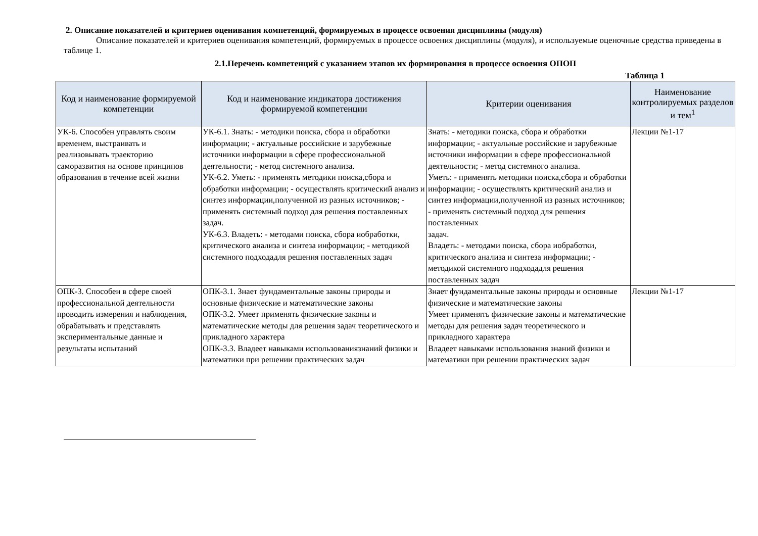2. Описание показателей и критериев оценивания компетенций, формируемых в процессе освоения дисциплины (модуля)
Описание показателей и критериев оценивания компетенций, формируемых в процессе освоения дисциплины (модуля), и используемые оценочные средства приведены в таблице 1.
2.1.Перечень компетенций с указанием этапов их формирования в процессе освоения ОПОП
Таблица 1
| Код и наименование формируемой компетенции | Код и наименование индикатора достижения формируемой компетенции | Критерии оценивания | Наименование контролируемых разделов и тем<sup>1</sup> |
| --- | --- | --- | --- |
| УК-6. Способен управлять своим временем, выстраивать и реализовывать траекторию саморазвития на основе принципов образования в течение всей жизни | УК-6.1. Знать: - методики поиска, сбора и обработки информации; - актуальные российские и зарубежные источники информации в сфере профессиональной деятельности; - метод системного анализа. УК-6.2. Уметь: - применять методики поиска,сбора и обработки информации; - осуществлять критический анализ и синтез информации,полученной из разных источников; - применять системный подход для решения поставленных задач. УК-6.3. Владеть: - методами поиска, сбора иобработки, критического анализа и синтеза информации; - методикой системного подходадля решения поставленных задач | Знать: - методики поиска, сбора и обработки информации; - актуальные российские и зарубежные источники информации в сфере профессиональной деятельности; - метод системного анализа. Уметь: - применять методики поиска,сбора и обработки информации; - осуществлять критический анализ и синтез информации,полученной из разных источников; - применять системный подход для решения поставленных задач. Владеть: - методами поиска, сбора иобработки, критического анализа и синтеза информации; - методикой системного подходадля решения поставленных задач | Лекции №1-17 |
| ОПК-3. Способен в сфере своей профессиональной деятельности проводить измерения и наблюдения, обрабатывать и представлять экспериментальные данные и результаты испытаний | ОПК-3.1. Знает фундаментальные законы природы и основные физические и математические законы ОПК-3.2. Умеет применять физические законы и математические методы для решения задач теоретического и прикладного характера ОПК-3.3. Владеет навыками использованиязнаний физики и математики при решении практических задач | Знает фундаментальные законы природы и основные физические и математические законы Умеет применять физические законы и математические методы для решения задач теоретического и прикладного характера Владеет навыками использования знаний физики и математики при решении практических задач | Лекции №1-17 |